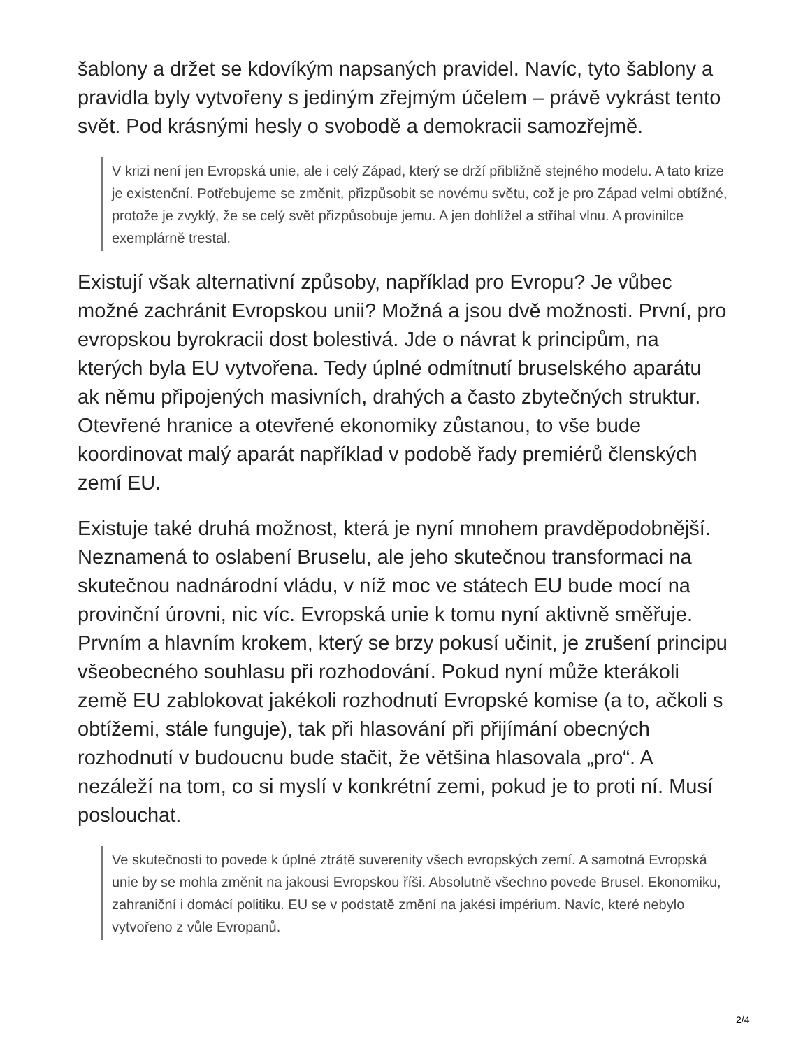šablony a držet se kdovíkým napsaných pravidel. Navíc, tyto šablony a pravidla byly vytvořeny s jediným zřejmým účelem – právě vykrást tento svět. Pod krásnými hesly o svobodě a demokracii samozřejmě.
V krizi není jen Evropská unie, ale i celý Západ, který se drží přibližně stejného modelu. A tato krize je existenční. Potřebujeme se změnit, přizpůsobit se novému světu, což je pro Západ velmi obtížné, protože je zvyklý, že se celý svět přizpůsobuje jemu. A jen dohlížel a stříhal vlnu. A provinilce exemplárně trestal.
Existují však alternativní způsoby, například pro Evropu? Je vůbec možné zachránit Evropskou unii? Možná a jsou dvě možnosti. První, pro evropskou byrokracii dost bolestivá. Jde o návrat k principům, na kterých byla EU vytvořena. Tedy úplné odmítnutí bruselského aparátu ak němu připojených masivních, drahých a často zbytečných struktur. Otevřené hranice a otevřené ekonomiky zůstanou, to vše bude koordinovat malý aparát například v podobě řady premiérů členských zemí EU.
Existuje také druhá možnost, která je nyní mnohem pravděpodobnější. Neznamená to oslabení Bruselu, ale jeho skutečnou transformaci na skutečnou nadnárodní vládu, v níž moc ve státech EU bude mocí na provinční úrovni, nic víc. Evropská unie k tomu nyní aktivně směřuje. Prvním a hlavním krokem, který se brzy pokusí učinit, je zrušení principu všeobecného souhlasu při rozhodování. Pokud nyní může kterákoli země EU zablokovat jakékoli rozhodnutí Evropské komise (a to, ačkoli s obtížemi, stále funguje), tak při hlasování při přijímání obecných rozhodnutí v budoucnu bude stačit, že většina hlasovala „pro“. A nezáleží na tom, co si myslí v konkrétní zemi, pokud je to proti ní. Musí poslouchat.
Ve skutečnosti to povede k úplné ztrátě suverenity všech evropských zemí. A samotná Evropská unie by se mohla změnit na jakousi Evropskou říši. Absolutně všechno povede Brusel. Ekonomiku, zahraniční i domácí politiku. EU se v podstatě změní na jakési impérium. Navíc, které nebylo vytvořeno z vůle Evropanů.
2/4